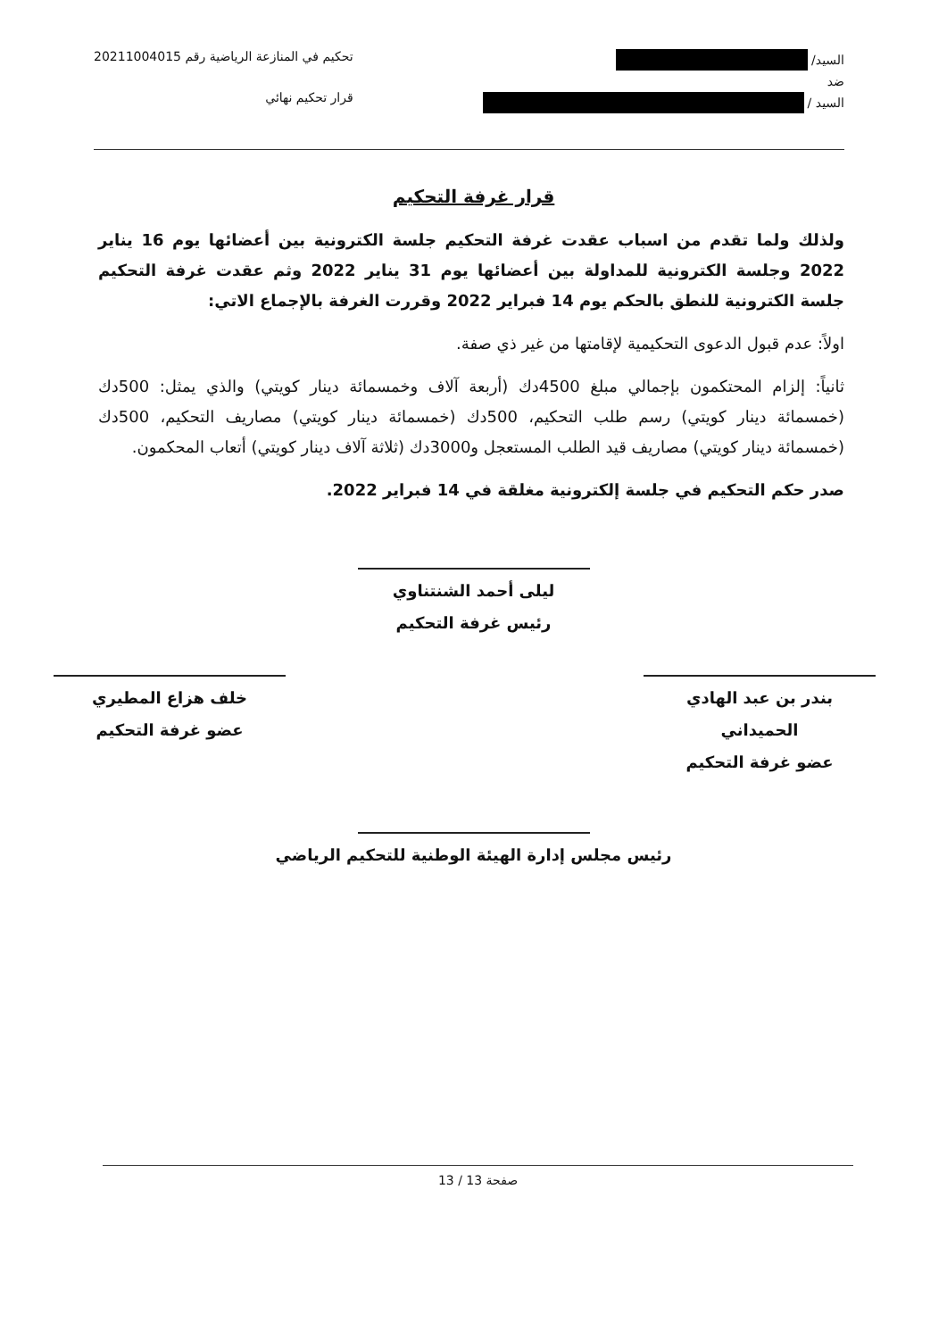السيد/
ضد
السيد /
تحكيم في المنازعة الرياضية رقم 20211004015
قرار تحكيم نهائي
قرار غرفة التحكيم
ولذلك ولما تقدم من اسباب عقدت غرفة التحكيم جلسة الكترونية بين أعضائها يوم 16 يناير 2022 وجلسة الكترونية للمداولة بين أعضائها يوم 31 يناير 2022 وثم عقدت غرفة التحكيم جلسة الكترونية للنطق بالحكم يوم 14 فبراير 2022 وقررت الغرفة بالإجماع الاتي:
اولاً: عدم قبول الدعوى التحكيمية لإقامتها من غير ذي صفة.
ثانياً: إلزام المحتكمون بإجمالي مبلغ 4500دك (أربعة آلاف وخمسمائة دينار كويتي) والذي يمثل: 500دك (خمسمائة دينار كويتي) رسم طلب التحكيم، 500دك (خمسمائة دينار كويتي) مصاريف التحكيم، 500دك (خمسمائة دينار كويتي) مصاريف قيد الطلب المستعجل و3000دك (ثلاثة آلاف دينار كويتي) أتعاب المحكمون.
صدر حكم التحكيم في جلسة إلكترونية مغلقة في 14 فبراير 2022.
ليلى أحمد الشنتناوي
رئيس غرفة التحكيم
بندر بن عبد الهادي
الحميداني
عضو غرفة التحكيم
خلف هزاع المطيري
عضو غرفة التحكيم
رئيس مجلس إدارة الهيئة الوطنية للتحكيم الرياضي
صفحة 13 / 13